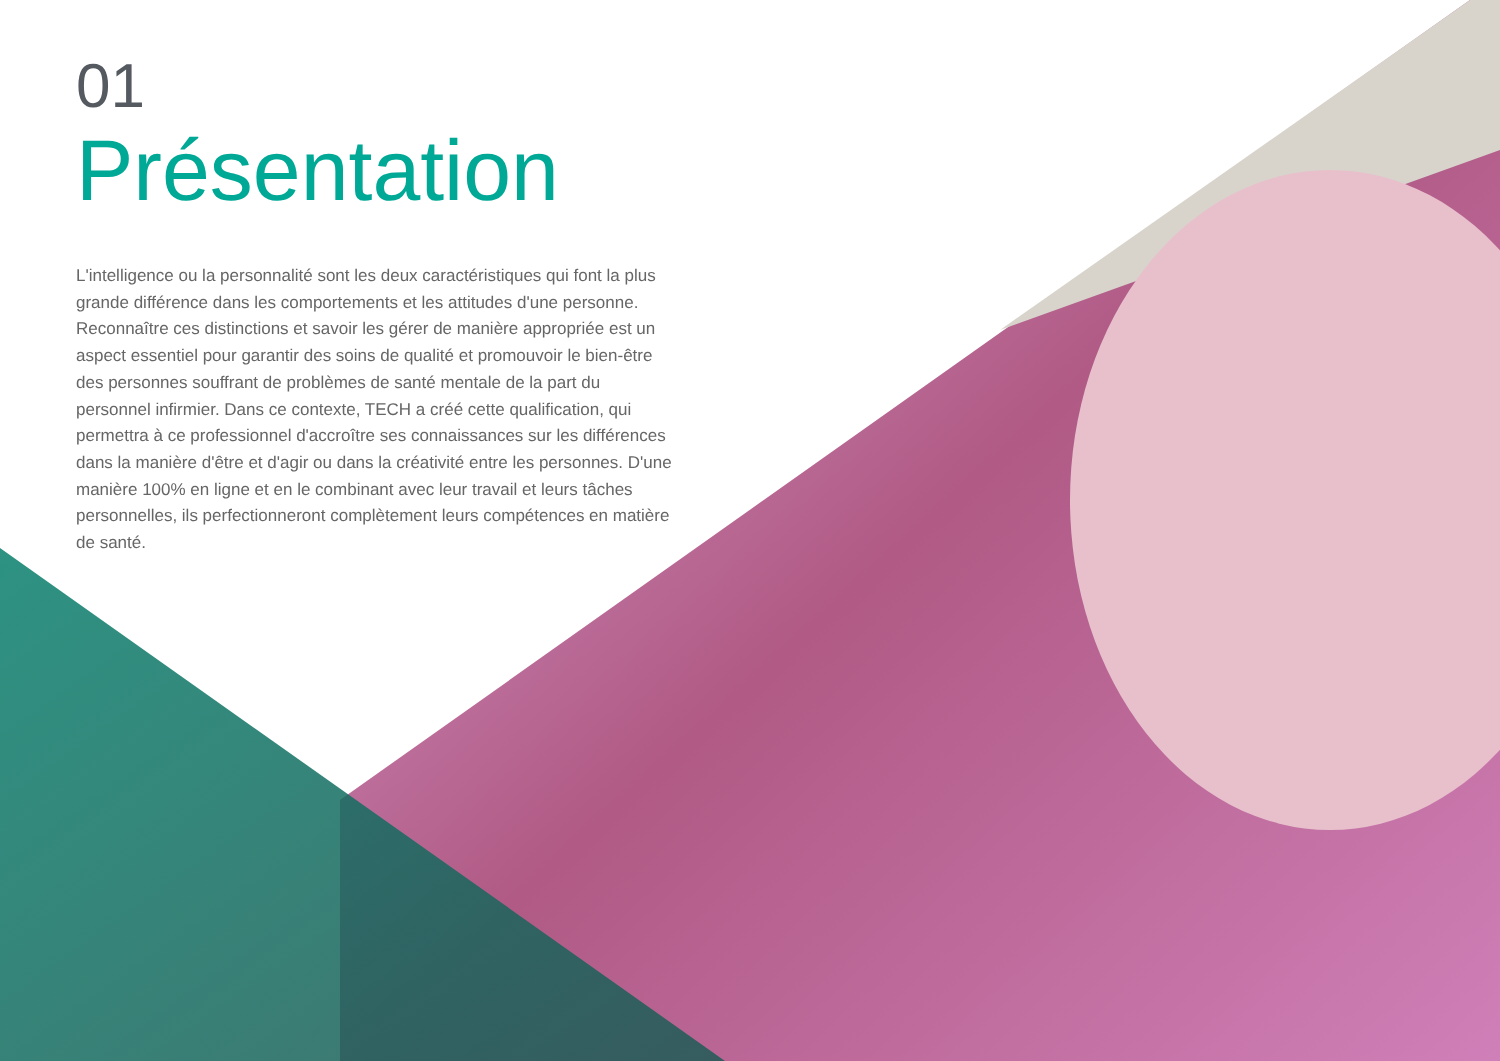01
Présentation
L'intelligence ou la personnalité sont les deux caractéristiques qui font la plus grande différence dans les comportements et les attitudes d'une personne. Reconnaître ces distinctions et savoir les gérer de manière appropriée est un aspect essentiel pour garantir des soins de qualité et promouvoir le bien-être des personnes souffrant de problèmes de santé mentale de la part du personnel infirmier. Dans ce contexte, TECH a créé cette qualification, qui permettra à ce professionnel d'accroître ses connaissances sur les différences dans la manière d'être et d'agir ou dans la créativité entre les personnes. D'une manière 100% en ligne et en le combinant avec leur travail et leurs tâches personnelles, ils perfectionneront complètement leurs compétences en matière de santé.